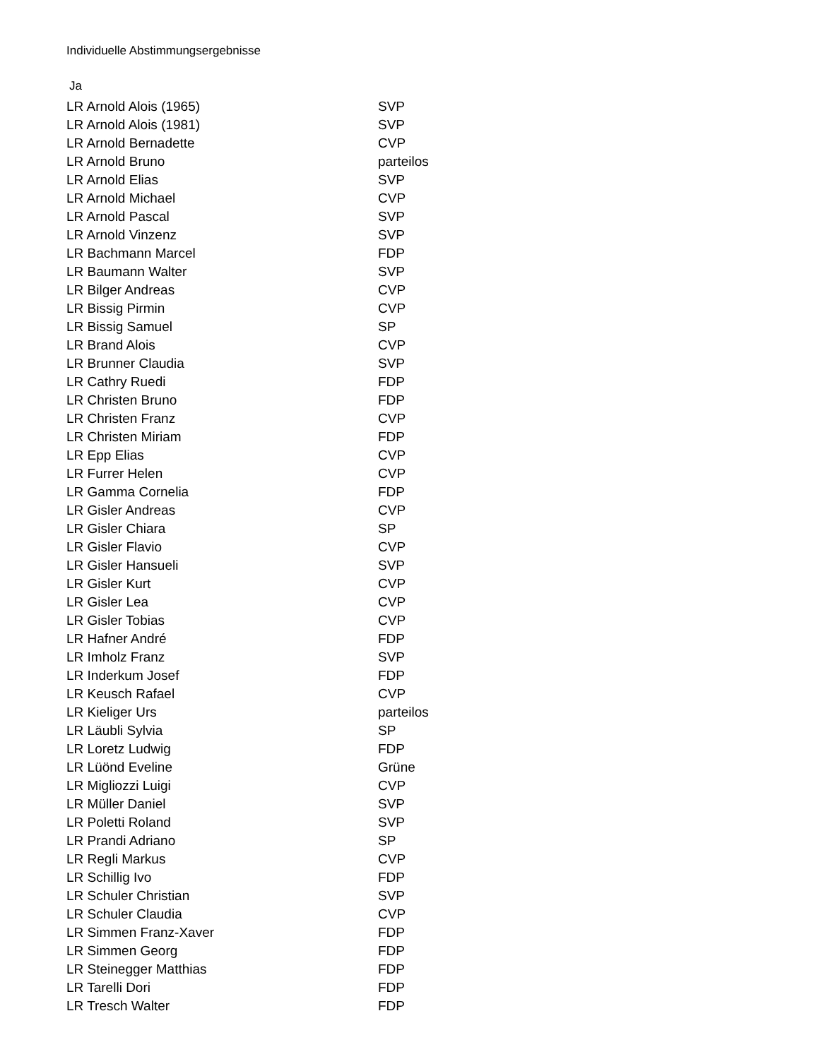Individuelle Abstimmungsergebnisse
Ja
| LR Arnold Alois (1965) | SVP |
| LR Arnold Alois (1981) | SVP |
| LR Arnold Bernadette | CVP |
| LR Arnold Bruno | parteilos |
| LR Arnold Elias | SVP |
| LR Arnold Michael | CVP |
| LR Arnold Pascal | SVP |
| LR Arnold Vinzenz | SVP |
| LR Bachmann Marcel | FDP |
| LR Baumann Walter | SVP |
| LR Bilger Andreas | CVP |
| LR Bissig Pirmin | CVP |
| LR Bissig Samuel | SP |
| LR Brand Alois | CVP |
| LR Brunner Claudia | SVP |
| LR Cathry Ruedi | FDP |
| LR Christen Bruno | FDP |
| LR Christen Franz | CVP |
| LR Christen Miriam | FDP |
| LR Epp Elias | CVP |
| LR Furrer Helen | CVP |
| LR Gamma Cornelia | FDP |
| LR Gisler Andreas | CVP |
| LR Gisler Chiara | SP |
| LR Gisler Flavio | CVP |
| LR Gisler Hansueli | SVP |
| LR Gisler Kurt | CVP |
| LR Gisler Lea | CVP |
| LR Gisler Tobias | CVP |
| LR Hafner André | FDP |
| LR Imholz Franz | SVP |
| LR Inderkum Josef | FDP |
| LR Keusch Rafael | CVP |
| LR Kieliger Urs | parteilos |
| LR Läubli Sylvia | SP |
| LR Loretz Ludwig | FDP |
| LR Lüönd Eveline | Grüne |
| LR Migliozzi Luigi | CVP |
| LR Müller Daniel | SVP |
| LR Poletti Roland | SVP |
| LR Prandi Adriano | SP |
| LR Regli Markus | CVP |
| LR Schillig Ivo | FDP |
| LR Schuler Christian | SVP |
| LR Schuler Claudia | CVP |
| LR Simmen Franz-Xaver | FDP |
| LR Simmen Georg | FDP |
| LR Steinegger Matthias | FDP |
| LR Tarelli Dori | FDP |
| LR Tresch Walter | FDP |